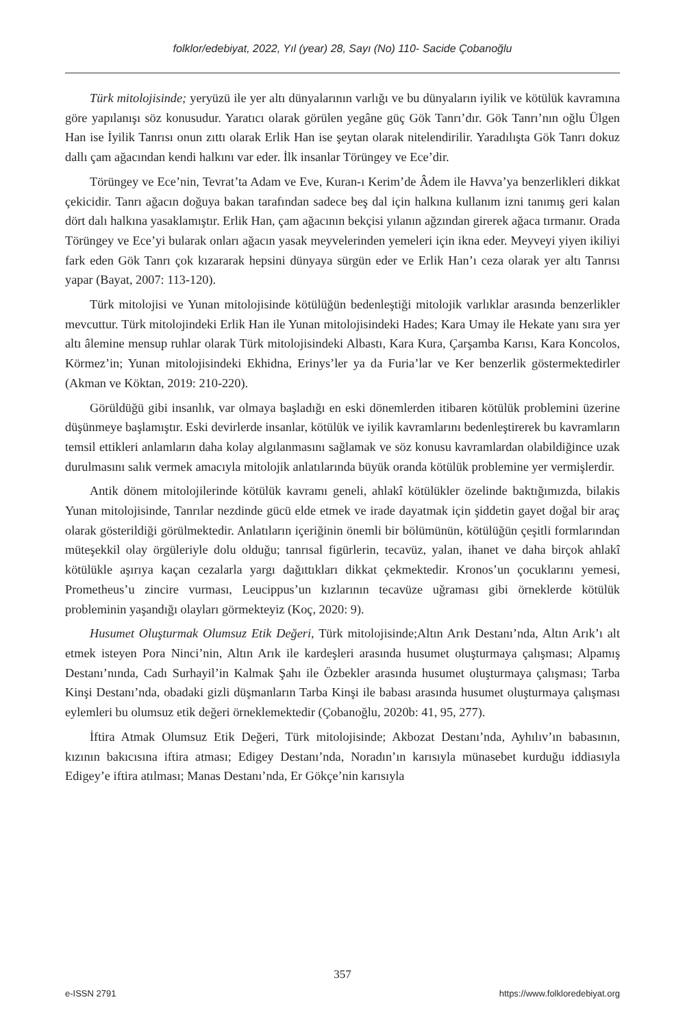folklor/edebiyat, 2022, Yıl (year) 28, Sayı (No) 110- Sacide Çobanoğlu
Türk mitolojisinde; yeryüzü ile yer altı dünyalarının varlığı ve bu dünyaların iyilik ve kötülük kavramına göre yapılanışı söz konusudur. Yaratıcı olarak görülen yegâne güç Gök Tanrı’dır. Gök Tanrı’nın oğlu Ülgen Han ise İyilik Tanrısı onun zıttı olarak Erlik Han ise şeytan olarak nitelendirilir. Yaradılışta Gök Tanrı dokuz dallı çam ağacından kendi halkını var eder. İlk insanlar Törüngey ve Ece’dir.
Törüngey ve Ece’nin, Tevrat’ta Adam ve Eve, Kuran-ı Kerim’de Âdem ile Havva’ya benzerlikleri dikkat çekicidir. Tanrı ağacın doğuya bakan tarafından sadece beş dal için halkına kullanım izni tanımış geri kalan dört dalı halkına yasaklamıştır. Erlik Han, çam ağacının bekçisi yılanın ağzından girerek ağaca tırmanır. Orada Törüngey ve Ece’yi bularak onları ağacın yasak meyvelerinden yemeleri için ikna eder. Meyveyi yiyen ikiliyi fark eden Gök Tanrı çok kızararak hepsini dünyaya sürgün eder ve Erlik Han’ı ceza olarak yer altı Tanrısı yapar (Bayat, 2007: 113-120).
Türk mitolojisi ve Yunan mitolojisinde kötülüğün bedenleştiği mitolojik varlıklar arasında benzerlikler mevcuttur. Türk mitolojindeki Erlik Han ile Yunan mitolojisindeki Hades; Kara Umay ile Hekate yanı sıra yer altı âlemine mensup ruhlar olarak Türk mitolojisindeki Albastı, Kara Kura, Çarşamba Karısı, Kara Koncolos, Körmez’in; Yunan mitolojisindeki Ekhidna, Erinys’ler ya da Furia’lar ve Ker benzerlik göstermektedirler (Akman ve Köktan, 2019: 210-220).
Görüldüğü gibi insanlık, var olmaya başladığı en eski dönemlerden itibaren kötülük problemini üzerine düşünmeye başlamıştır. Eski devirlerde insanlar, kötülük ve iyilik kavramlarını bedenleştirerek bu kavramların temsil ettikleri anlamların daha kolay algılanmasını sağlamak ve söz konusu kavramlardan olabildiğince uzak durulmasını salık vermek amacıyla mitolojik anlatılarında büyük oranda kötülük problemine yer vermişlerdir.
Antik dönem mitolojilerinde kötülük kavramı geneli, ahlakî kötülükler özelinde baktığımızda, bilakis Yunan mitolojisinde, Tanrılar nezdinde gücü elde etmek ve irade dayatmak için şiddetin gayet doğal bir araç olarak gösterildiği görülmektedir. Anlatıların içeriğinin önemli bir bölümünün, kötülüğün çeşitli formlarından müteşekkil olay örgüleriyle dolu olduğu; tanrısal figürlerin, tecavüz, yalan, ihanet ve daha birçok ahlakî kötülükle aşırıya kaçan cezalarla yargı dağıttıkları dikkat çekmektedir. Kronos’un çocuklarını yemesi, Prometheus’u zincire vurması, Leucippus’un kızlarının tecavüze uğraması gibi örneklerde kötülük probleminin yaşandığı olayları görmekteyiz (Koç, 2020: 9).
Husumet Oluşturmak Olumsuz Etik Değeri, Türk mitolojisinde;Altın Arık Destanı’nda, Altın Arık’ı alt etmek isteyen Pora Ninci’nin, Altın Arık ile kardeşleri arasında husumet oluşturmaya çalışması; Alpamış Destanı’nında, Cadı Surhayil’in Kalmak Şahı ile Özbekler arasında husumet oluşturmaya çalışması; Tarba Kinşi Destanı’nda, obadaki gizli düşmanların Tarba Kinşi ile babası arasında husumet oluşturmaya çalışması eylemleri bu olumsuz etik değeri örneklemektedir (Çobanoğlu, 2020b: 41, 95, 277).
İftira Atmak Olumsuz Etik Değeri, Türk mitolojisinde; Akbozat Destanı’nda, Ayhılıv’ın babasının, kızının bakıcısına iftira atması; Edigey Destanı’nda, Noradın’ın karısıyla münasebet kurduğu iddiasıyla Edigey’e iftira atılması; Manas Destanı’nda, Er Gökçe’nin karısıyla
357
e-ISSN 2791 https://www.folkloredebiyat.org